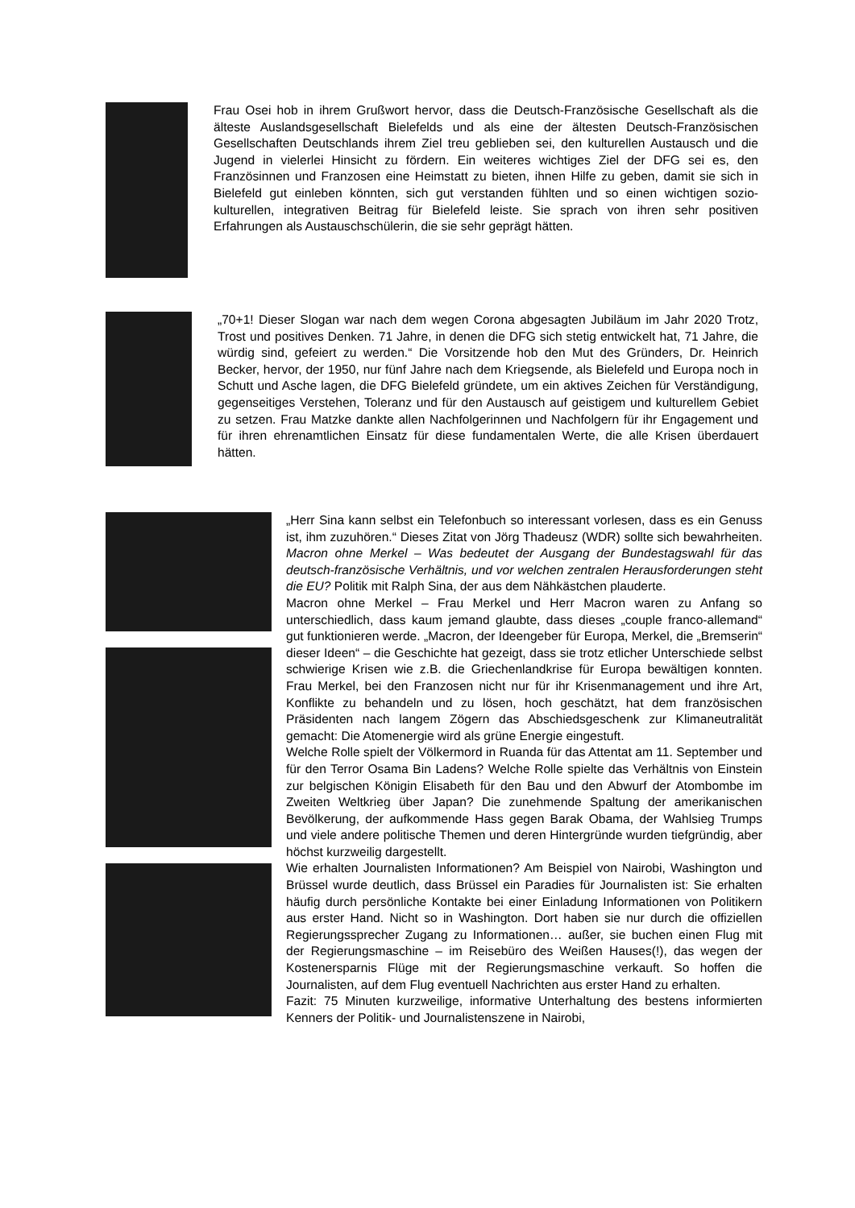Frau Osei hob in ihrem Grußwort hervor, dass die Deutsch-Französische Gesellschaft als die älteste Auslandsgesellschaft Bielefelds und als eine der ältesten Deutsch-Französischen Gesellschaften Deutschlands ihrem Ziel treu geblieben sei, den kulturellen Austausch und die Jugend in vielerlei Hinsicht zu fördern. Ein weiteres wichtiges Ziel der DFG sei es, den Französinnen und Franzosen eine Heimstatt zu bieten, ihnen Hilfe zu geben, damit sie sich in Bielefeld gut einleben könnten, sich gut verstanden fühlten und so einen wichtigen sozio-kulturellen, integrativen Beitrag für Bielefeld leiste. Sie sprach von ihren sehr positiven Erfahrungen als Austauschschülerin, die sie sehr geprägt hätten.
„70+1! Dieser Slogan war nach dem wegen Corona abgesagten Jubiläum im Jahr 2020 Trotz, Trost und positives Denken. 71 Jahre, in denen die DFG sich stetig entwickelt hat, 71 Jahre, die würdig sind, gefeiert zu werden.“ Die Vorsitzende hob den Mut des Gründers, Dr. Heinrich Becker, hervor, der 1950, nur fünf Jahre nach dem Kriegsende, als Bielefeld und Europa noch in Schutt und Asche lagen, die DFG Bielefeld gründete, um ein aktives Zeichen für Verständigung, gegenseitiges Verstehen, Toleranz und für den Austausch auf geistigem und kulturellem Gebiet zu setzen. Frau Matzke dankte allen Nachfolgerinnen und Nachfolgern für ihr Engagement und für ihren ehrenamtlichen Einsatz für diese fundamentalen Werte, die alle Krisen überdauert hätten.
„Herr Sina kann selbst ein Telefonbuch so interessant vorlesen, dass es ein Genuss ist, ihm zuzuhören.“ Dieses Zitat von Jörg Thadeusz (WDR) sollte sich bewahrheiten. Macron ohne Merkel – Was bedeutet der Ausgang der Bundestagswahl für das deutsch-französische Verhältnis, und vor welchen zentralen Herausforderungen steht die EU? Politik mit Ralph Sina, der aus dem Nähkästchen plauderte.
Macron ohne Merkel – Frau Merkel und Herr Macron waren zu Anfang so unterschiedlich, dass kaum jemand glaubte, dass dieses „couple franco-allemand“ gut funktionieren werde. „Macron, der Ideengeber für Europa, Merkel, die „Bremserin“ dieser Ideen“ – die Geschichte hat gezeigt, dass sie trotz etlicher Unterschiede selbst schwierige Krisen wie z.B. die Griechenlandkrise für Europa bewältigen konnten. Frau Merkel, bei den Franzosen nicht nur für ihr Krisenmanagement und ihre Art, Konflikte zu behandeln und zu lösen, hoch geschätzt, hat dem französischen Präsidenten nach langem Zögern das Abschiedsgeschenk zur Klimaneutralität gemacht: Die Atomenergie wird als grüne Energie eingestuft.
Welche Rolle spielt der Völkermord in Ruanda für das Attentat am 11. September und für den Terror Osama Bin Ladens? Welche Rolle spielte das Verhältnis von Einstein zur belgischen Königin Elisabeth für den Bau und den Abwurf der Atombombe im Zweiten Weltkrieg über Japan? Die zunehmende Spaltung der amerikanischen Bevölkerung, der aufkommende Hass gegen Barak Obama, der Wahlsieg Trumps und viele andere politische Themen und deren Hintergründe wurden tiefgründig, aber höchst kurzweilig dargestellt.
Wie erhalten Journalisten Informationen? Am Beispiel von Nairobi, Washington und Brüssel wurde deutlich, dass Brüssel ein Paradies für Journalisten ist: Sie erhalten häufig durch persönliche Kontakte bei einer Einladung Informationen von Politikern aus erster Hand. Nicht so in Washington. Dort haben sie nur durch die offiziellen Regierungssprecher Zugang zu Informationen… außer, sie buchen einen Flug mit der Regierungsmaschine – im Reisebüro des Weißen Hauses(!), das wegen der Kostenersparnis Flüge mit der Regierungsmaschine verkauft. So hoffen die Journalisten, auf dem Flug eventuell Nachrichten aus erster Hand zu erhalten.
Fazit: 75 Minuten kurzweilige, informative Unterhaltung des bestens informierten Kenners der Politik- und Journalistenszene in Nairobi,